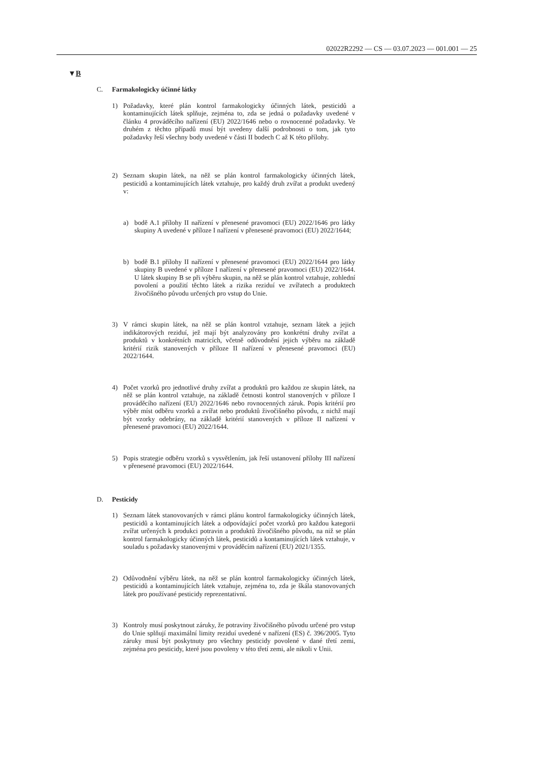02022R2292 — CS — 03.07.2023 — 001.001 — 25
▼B
C. Farmakologicky účinné látky
1) Požadavky, které plán kontrol farmakologicky účinných látek, pesticidů a kontaminujících látek splňuje, zejména to, zda se jedná o požadavky uvedené v článku 4 prováděcího nařízení (EU) 2022/1646 nebo o rovnocenné požadavky. Ve druhém z těchto případů musí být uvedeny další podrobnosti o tom, jak tyto požadavky řeší všechny body uvedené v části II bodech C až K této přílohy.
2) Seznam skupin látek, na něž se plán kontrol farmakologicky účinných látek, pesticidů a kontaminujících látek vztahuje, pro každý druh zvířat a produkt uvedený v:
a) bodě A.1 přílohy II nařízení v přenesené pravomoci (EU) 2022/1646 pro látky skupiny A uvedené v příloze I nařízení v přenesené pravomoci (EU) 2022/1644;
b) bodě B.1 přílohy II nařízení v přenesené pravomoci (EU) 2022/1644 pro látky skupiny B uvedené v příloze I nařízení v přenesené pravomoci (EU) 2022/1644. U látek skupiny B se při výběru skupin, na něž se plán kontrol vztahuje, zohlední povolení a použití těchto látek a rizika reziduí ve zvířatech a produktech živočišného původu určených pro vstup do Unie.
3) V rámci skupin látek, na něž se plán kontrol vztahuje, seznam látek a jejich indikátorových reziduí, jež mají být analyzovány pro konkrétní druhy zvířat a produktů v konkrétních matricích, včetně odůvodnění jejich výběru na základě kritérií rizik stanovených v příloze II nařízení v přenesené pravomoci (EU) 2022/1644.
4) Počet vzorků pro jednotlivé druhy zvířat a produktů pro každou ze skupin látek, na něž se plán kontrol vztahuje, na základě četnosti kontrol stanovených v příloze I prováděcího nařízení (EU) 2022/1646 nebo rovnocenných záruk. Popis kritérií pro výběr míst odběru vzorků a zvířat nebo produktů živočišného původu, z nichž mají být vzorky odebrány, na základě kritérií stanovených v příloze II nařízení v přenesené pravomoci (EU) 2022/1644.
5) Popis strategie odběru vzorků s vysvětlením, jak řeší ustanovení přílohy III nařízení v přenesené pravomoci (EU) 2022/1644.
D. Pesticidy
1) Seznam látek stanovovaných v rámci plánu kontrol farmakologicky účinných látek, pesticidů a kontaminujících látek a odpovídající počet vzorků pro každou kategorii zvířat určených k produkci potravin a produktů živočišného původu, na niž se plán kontrol farmakologicky účinných látek, pesticidů a kontaminujících látek vztahuje, v souladu s požadavky stanovenými v prováděcím nařízení (EU) 2021/1355.
2) Odůvodnění výběru látek, na něž se plán kontrol farmakologicky účinných látek, pesticidů a kontaminujících látek vztahuje, zejména to, zda je škála stanovovaných látek pro používané pesticidy reprezentativní.
3) Kontroly musí poskytnout záruky, že potraviny živočišného původu určené pro vstup do Unie splňují maximální limity reziduí uvedené v nařízení (ES) č. 396/2005. Tyto záruky musí být poskytnuty pro všechny pesticidy povolené v dané třetí zemi, zejména pro pesticidy, které jsou povoleny v této třetí zemi, ale nikoli v Unii.